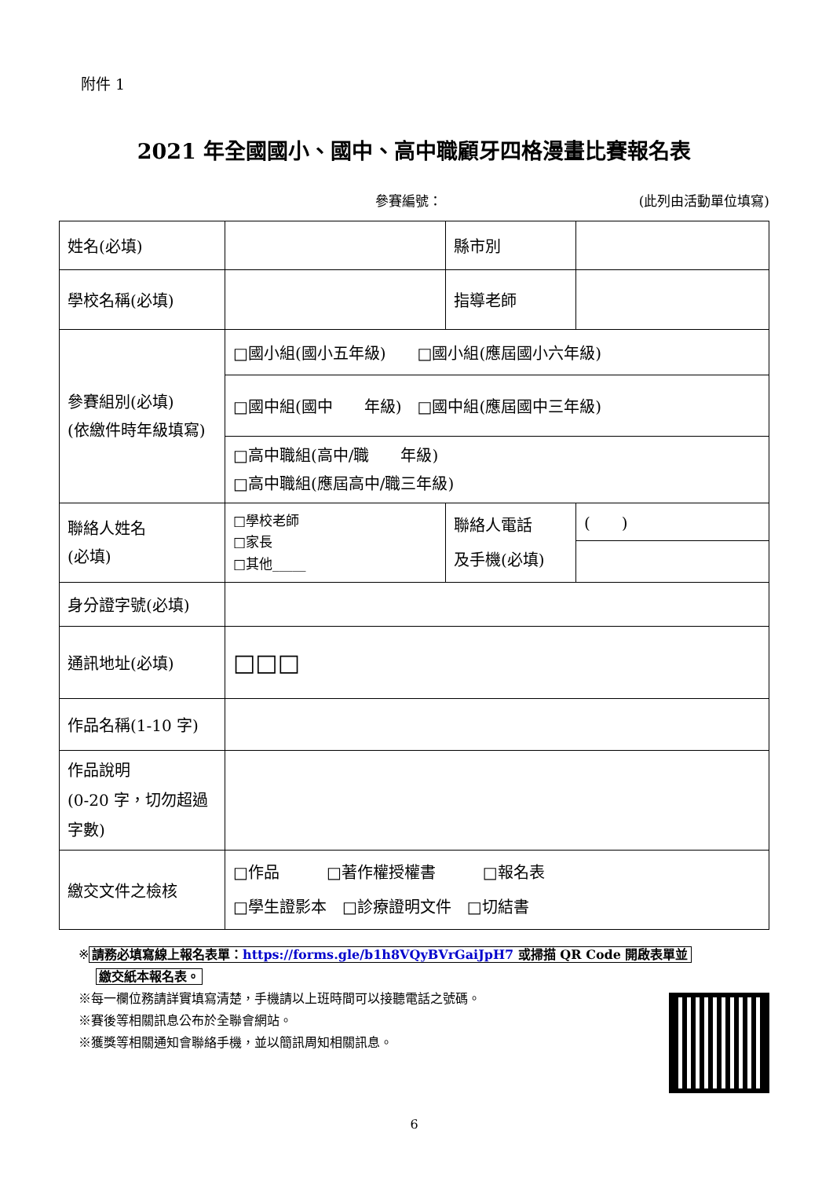附件 1
2021 年全國國小、國中、高中職顧牙四格漫畫比賽報名表
參賽編號： (此列由活動單位填寫)
| 姓名(必填) | | 縣市別 | |
| 學校名稱(必填) | | 指導老師 | |
| 參賽組別(必填) (依繳件時年級填寫) | □國小組(國小五年級) □國小組(應屆國小六年級) | | |
| | □國中組(國中 年級) □國中組(應屆國中三年級) | | |
| | □高中職組(高中/職 年級) □高中職組(應屆高中/職三年級) | | |
| 聯絡人姓名 (必填) | □學校老師 □家長 □其他_____ | 聯絡人電話 及手機(必填) | ( ) |
| 身分證字號(必填) | | | |
| 通訊地址(必填) | □□□ | | |
| 作品名稱(1-10 字) | | | |
| 作品說明 (0-20 字，切勿超過字數) | | | |
| 繳交文件之檢核 | □作品 □著作權授權書 □報名表 □學生證影本 □診療證明文件 □切結書 | | |
※ 請務必填寫線上報名表單：https://forms.gle/b1h8VQyBVrGaiJpH7 或掃描 QR Code 開啟表單並
繳交紙本報名表。
※每一欄位務請詳實填寫清楚，手機請以上班時間可以接聽電話之號碼。
※賽後等相關訊息公布於全聯會網站。
※獲獎等相關通知會聯絡手機，並以簡訊周知相關訊息。
6